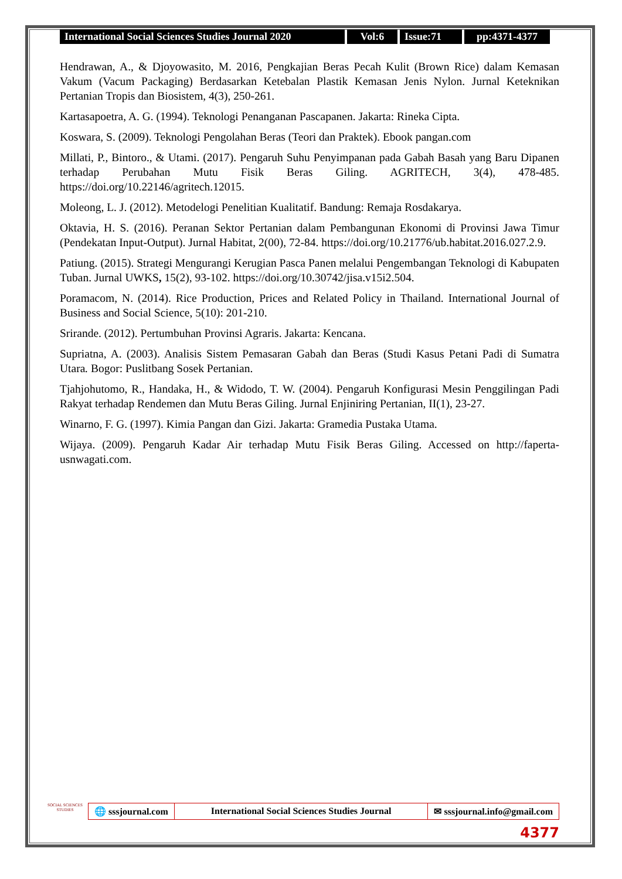International Social Sciences Studies Journal 2020
Vol:6 Issue:71 pp:4371-4377
Hendrawan, A., & Djoyowasito, M. 2016, Pengkajian Beras Pecah Kulit (Brown Rice) dalam Kemasan Vakum (Vacum Packaging) Berdasarkan Ketebalan Plastik Kemasan Jenis Nylon. Jurnal Keteknikan Pertanian Tropis dan Biosistem, 4(3), 250-261.
Kartasapoetra, A. G. (1994). Teknologi Penanganan Pascapanen. Jakarta: Rineka Cipta.
Koswara, S. (2009). Teknologi Pengolahan Beras (Teori dan Praktek). Ebook pangan.com
Millati, P., Bintoro., & Utami. (2017). Pengaruh Suhu Penyimpanan pada Gabah Basah yang Baru Dipanen terhadap Perubahan Mutu Fisik Beras Giling. AGRITECH, 3(4), 478-485. https://doi.org/10.22146/agritech.12015.
Moleong, L. J. (2012). Metodelogi Penelitian Kualitatif. Bandung: Remaja Rosdakarya.
Oktavia, H. S. (2016). Peranan Sektor Pertanian dalam Pembangunan Ekonomi di Provinsi Jawa Timur (Pendekatan Input-Output). Jurnal Habitat, 2(00), 72-84. https://doi.org/10.21776/ub.habitat.2016.027.2.9.
Patiung. (2015). Strategi Mengurangi Kerugian Pasca Panen melalui Pengembangan Teknologi di Kabupaten Tuban. Jurnal UWKS, 15(2), 93-102. https://doi.org/10.30742/jisa.v15i2.504.
Poramacom, N. (2014). Rice Production, Prices and Related Policy in Thailand. International Journal of Business and Social Science, 5(10): 201-210.
Srirande. (2012). Pertumbuhan Provinsi Agraris. Jakarta: Kencana.
Supriatna, A. (2003). Analisis Sistem Pemasaran Gabah dan Beras (Studi Kasus Petani Padi di Sumatra Utara. Bogor: Puslitbang Sosek Pertanian.
Tjahjohutomo, R., Handaka, H., & Widodo, T. W. (2004). Pengaruh Konfigurasi Mesin Penggilingan Padi Rakyat terhadap Rendemen dan Mutu Beras Giling. Jurnal Enjiniring Pertanian, II(1), 23-27.
Winarno, F. G. (1997). Kimia Pangan dan Gizi. Jakarta: Gramedia Pustaka Utama.
Wijaya. (2009). Pengaruh Kadar Air terhadap Mutu Fisik Beras Giling. Accessed on http://faperta-usnwagati.com.
SOCIAL SCIENCES STUDIES
🌐 sssjournal.com International Social Sciences Studies Journal
✉ sssjournal.info@gmail.com
4377